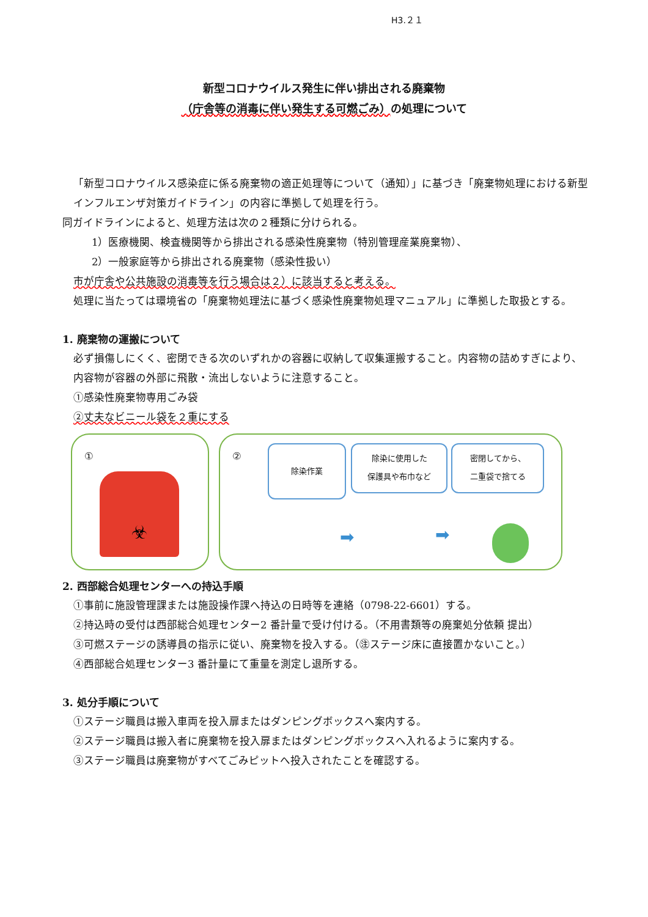H3.２１
新型コロナウイルス発生に伴い排出される廃棄物
（庁舎等の消毒に伴い発生する可燃ごみ）の処理について
「新型コロナウイルス感染症に係る廃棄物の適正処理等について（通知）」に基づき「廃棄物処理における新型インフルエンザ対策ガイドライン」の内容に準拠して処理を行う。
同ガイドラインによると、処理方法は次の２種類に分けられる。
1）医療機関、検査機関等から排出される感染性廃棄物（特別管理産業廃棄物）、
2）一般家庭等から排出される廃棄物（感染性扱い）
市が庁舎や公共施設の消毒等を行う場合は２）に該当すると考える。
処理に当たっては環境省の「廃棄物処理法に基づく感染性廃棄物処理マニュアル」に準拠した取扱とする。
1. 廃棄物の運搬について
必ず損傷しにくく、密閉できる次のいずれかの容器に収納して収集運搬すること。内容物の詰めすぎにより、内容物が容器の外部に飛散・流出しないように注意すること。
①感染性廃棄物専用ごみ袋
②丈夫なビニール袋を２重にする
①
☣
② 除染作業
除染に使用した
保護具や布巾など
密閉してから、
二重袋で捨てる
➡ ➡
2. 西部総合処理センターへの持込手順
①事前に施設管理課または施設操作課へ持込の日時等を連絡（0798-22-6601）する。
②持込時の受付は西部総合処理センター2 番計量で受け付ける。（不用書類等の廃棄処分依頼 提出）
③可燃ステージの誘導員の指示に従い、廃棄物を投入する。（㊟ステージ床に直接置かないこと。）
④西部総合処理センター3 番計量にて重量を測定し退所する。
3. 処分手順について
①ステージ職員は搬入車両を投入扉またはダンピングボックスへ案内する。
②ステージ職員は搬入者に廃棄物を投入扉またはダンピングボックスへ入れるように案内する。
③ステージ職員は廃棄物がすべてごみピットへ投入されたことを確認する。